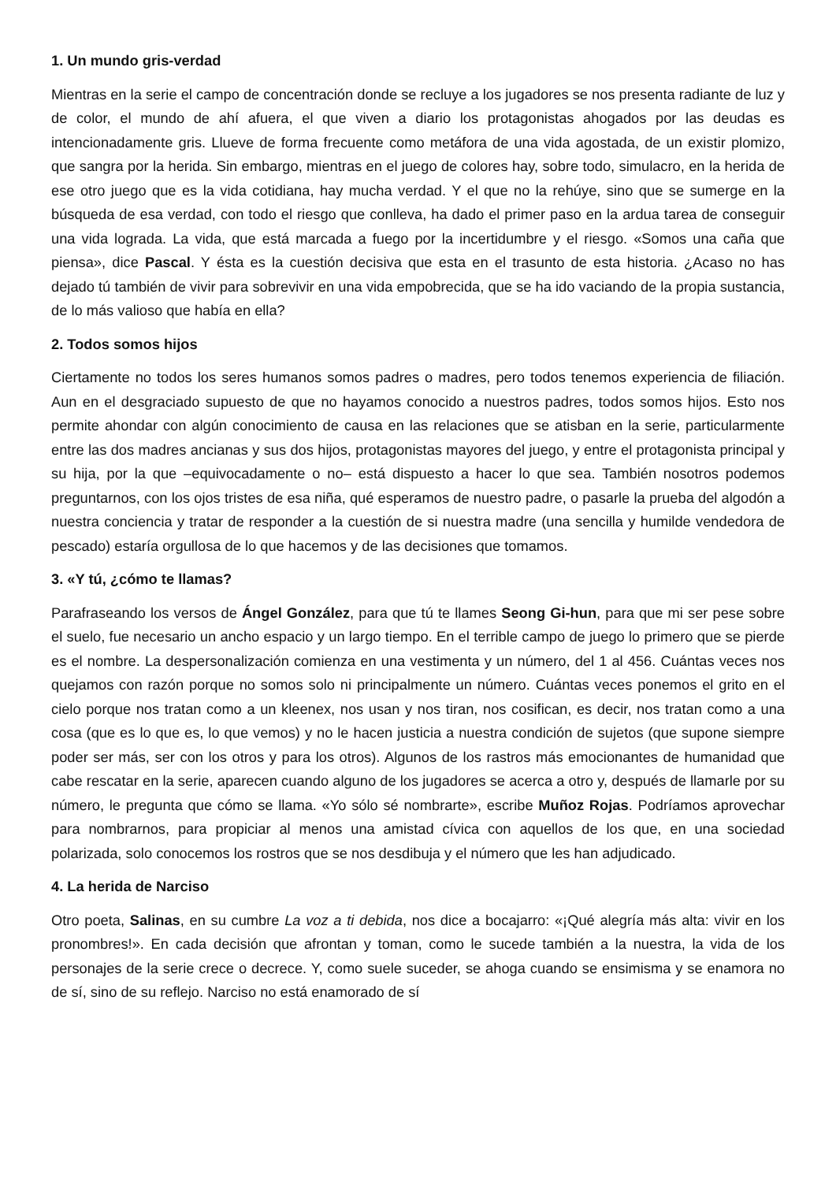1. Un mundo gris-verdad
Mientras en la serie el campo de concentración donde se recluye a los jugadores se nos presenta radiante de luz y de color, el mundo de ahí afuera, el que viven a diario los protagonistas ahogados por las deudas es intencionadamente gris. Llueve de forma frecuente como metáfora de una vida agostada, de un existir plomizo, que sangra por la herida. Sin embargo, mientras en el juego de colores hay, sobre todo, simulacro, en la herida de ese otro juego que es la vida cotidiana, hay mucha verdad. Y el que no la rehúye, sino que se sumerge en la búsqueda de esa verdad, con todo el riesgo que conlleva, ha dado el primer paso en la ardua tarea de conseguir una vida lograda. La vida, que está marcada a fuego por la incertidumbre y el riesgo. «Somos una caña que piensa», dice Pascal. Y ésta es la cuestión decisiva que esta en el trasunto de esta historia. ¿Acaso no has dejado tú también de vivir para sobrevivir en una vida empobrecida, que se ha ido vaciando de la propia sustancia, de lo más valioso que había en ella?
2. Todos somos hijos
Ciertamente no todos los seres humanos somos padres o madres, pero todos tenemos experiencia de filiación. Aun en el desgraciado supuesto de que no hayamos conocido a nuestros padres, todos somos hijos. Esto nos permite ahondar con algún conocimiento de causa en las relaciones que se atisban en la serie, particularmente entre las dos madres ancianas y sus dos hijos, protagonistas mayores del juego, y entre el protagonista principal y su hija, por la que –equivocadamente o no– está dispuesto a hacer lo que sea. También nosotros podemos preguntarnos, con los ojos tristes de esa niña, qué esperamos de nuestro padre, o pasarle la prueba del algodón a nuestra conciencia y tratar de responder a la cuestión de si nuestra madre (una sencilla y humilde vendedora de pescado) estaría orgullosa de lo que hacemos y de las decisiones que tomamos.
3. «Y tú, ¿cómo te llamas?
Parafraseando los versos de Ángel González, para que tú te llames Seong Gi-hun, para que mi ser pese sobre el suelo, fue necesario un ancho espacio y un largo tiempo. En el terrible campo de juego lo primero que se pierde es el nombre. La despersonalización comienza en una vestimenta y un número, del 1 al 456. Cuántas veces nos quejamos con razón porque no somos solo ni principalmente un número. Cuántas veces ponemos el grito en el cielo porque nos tratan como a un kleenex, nos usan y nos tiran, nos cosifican, es decir, nos tratan como a una cosa (que es lo que es, lo que vemos) y no le hacen justicia a nuestra condición de sujetos (que supone siempre poder ser más, ser con los otros y para los otros). Algunos de los rastros más emocionantes de humanidad que cabe rescatar en la serie, aparecen cuando alguno de los jugadores se acerca a otro y, después de llamarle por su número, le pregunta que cómo se llama. «Yo sólo sé nombrarte», escribe Muñoz Rojas. Podríamos aprovechar para nombrarnos, para propiciar al menos una amistad cívica con aquellos de los que, en una sociedad polarizada, solo conocemos los rostros que se nos desdibuja y el número que les han adjudicado.
4. La herida de Narciso
Otro poeta, Salinas, en su cumbre La voz a ti debida, nos dice a bocajarro: «¡Qué alegría más alta: vivir en los pronombres!». En cada decisión que afrontan y toman, como le sucede también a la nuestra, la vida de los personajes de la serie crece o decrece. Y, como suele suceder, se ahoga cuando se ensimisma y se enamora no de sí, sino de su reflejo. Narciso no está enamorado de sí